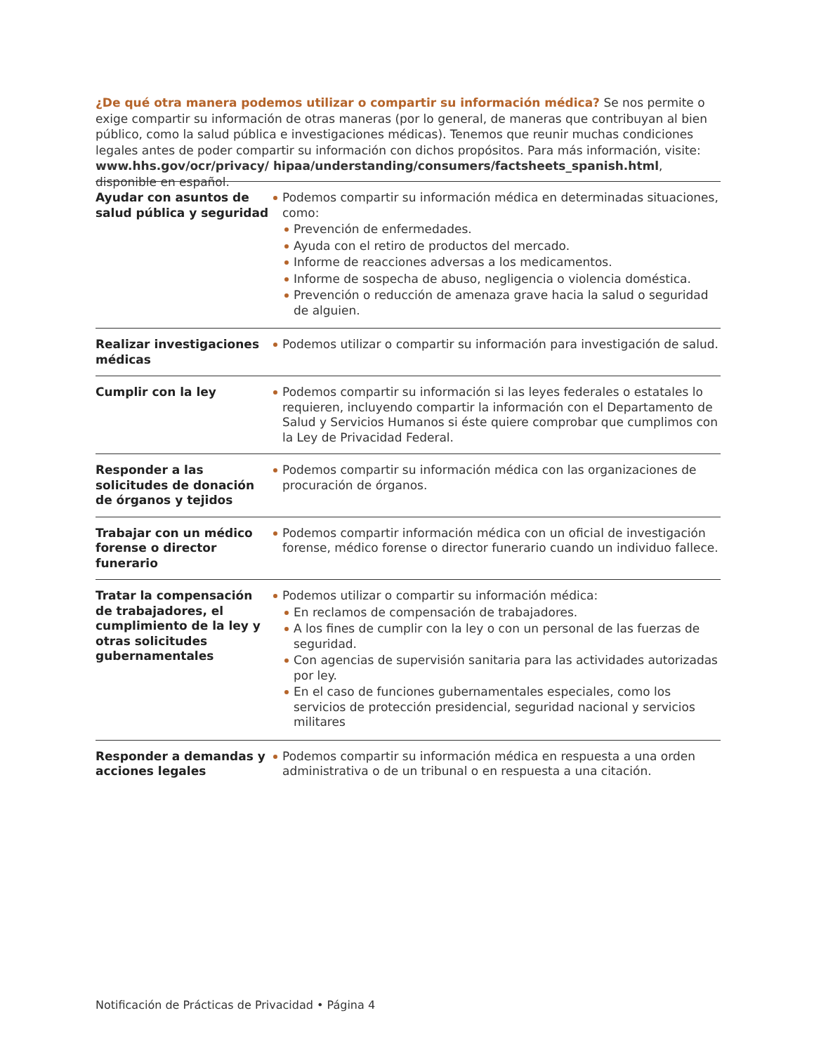¿De qué otra manera podemos utilizar o compartir su información médica? Se nos permite o exige compartir su información de otras maneras (por lo general, de maneras que contribuyan al bien público, como la salud pública e investigaciones médicas). Tenemos que reunir muchas condiciones legales antes de poder compartir su información con dichos propósitos. Para más información, visite: www.hhs.gov/ocr/privacy/ hipaa/understanding/consumers/factsheets_spanish.html, disponible en español.
| Ayudar con asuntos de salud pública y seguridad | Podemos compartir su información médica en determinadas situaciones, como: Prevención de enfermedades. Ayuda con el retiro de productos del mercado. Informe de reacciones adversas a los medicamentos. Informe de sospecha de abuso, negligencia o violencia doméstica. Prevención o reducción de amenaza grave hacia la salud o seguridad de alguien. |
| Realizar investigaciones médicas | Podemos utilizar o compartir su información para investigación de salud. |
| Cumplir con la ley | Podemos compartir su información si las leyes federales o estatales lo requieren, incluyendo compartir la información con el Departamento de Salud y Servicios Humanos si éste quiere comprobar que cumplimos con la Ley de Privacidad Federal. |
| Responder a las solicitudes de donación de órganos y tejidos | Podemos compartir su información médica con las organizaciones de procuración de órganos. |
| Trabajar con un médico forense o director funerario | Podemos compartir información médica con un oficial de investigación forense, médico forense o director funerario cuando un individuo fallece. |
| Tratar la compensación de trabajadores, el cumplimiento de la ley y otras solicitudes gubernamentales | Podemos utilizar o compartir su información médica: En reclamos de compensación de trabajadores. A los fines de cumplir con la ley o con un personal de las fuerzas de seguridad. Con agencias de supervisión sanitaria para las actividades autorizadas por ley. En el caso de funciones gubernamentales especiales, como los servicios de protección presidencial, seguridad nacional y servicios militares |
| Responder a demandas y acciones legales | Podemos compartir su información médica en respuesta a una orden administrativa o de un tribunal o en respuesta a una citación. |
Notificación de Prácticas de Privacidad • Página 4